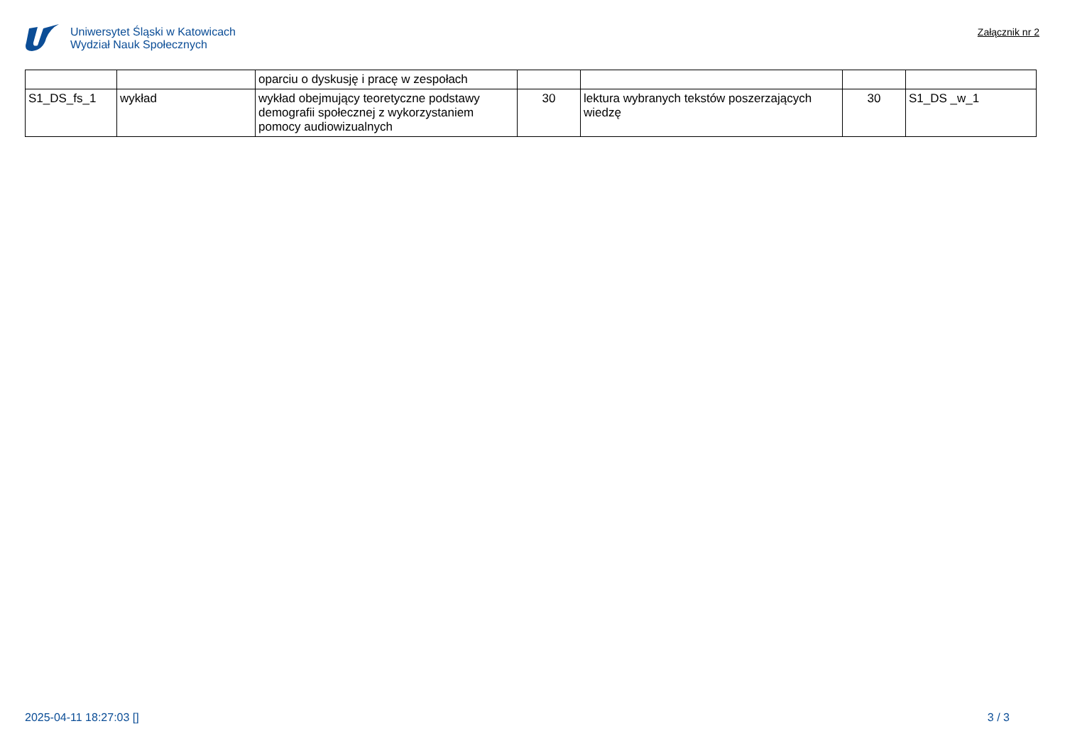Uniwersytet Śląski w Katowicach
Wydział Nauk Społecznych
Załącznik nr 2
| | | oparciu o dyskusję i pracę w zespołach | | | | |
| S1_DS_fs_1 | wykład | wykład obejmujący teoretyczne podstawy demografii społecznej z wykorzystaniem pomocy audiowizualnych | 30 | lektura wybranych tekstów poszerzających wiedzę | 30 | S1_DS _w_1 |
2025-04-11 18:27:03 [] 3 / 3